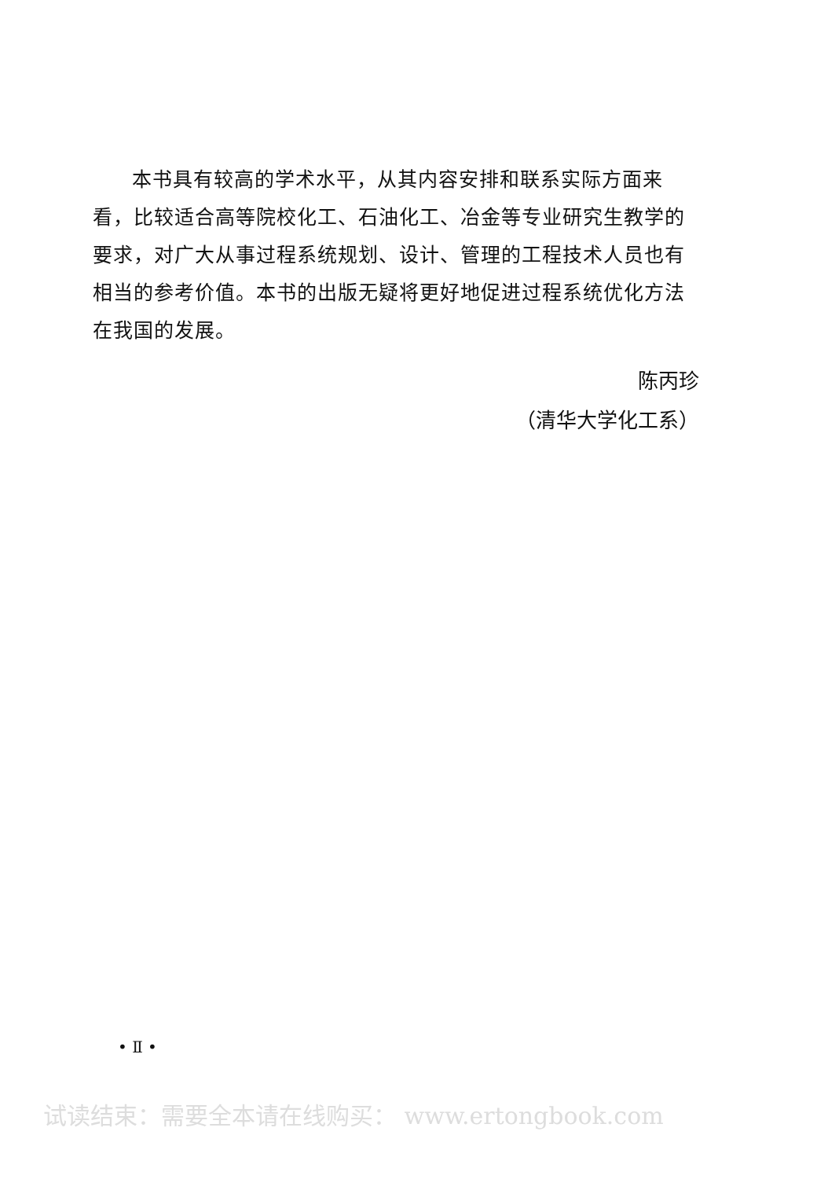本书具有较高的学术水平，从其内容安排和联系实际方面来看，比较适合高等院校化工、石油化工、冶金等专业研究生教学的要求，对广大从事过程系统规划、设计、管理的工程技术人员也有相当的参考价值。本书的出版无疑将更好地促进过程系统优化方法在我国的发展。
陈丙珍
（清华大学化工系）
• Ⅱ •
试读结束：需要全本请在线购买： www.ertongbook.com